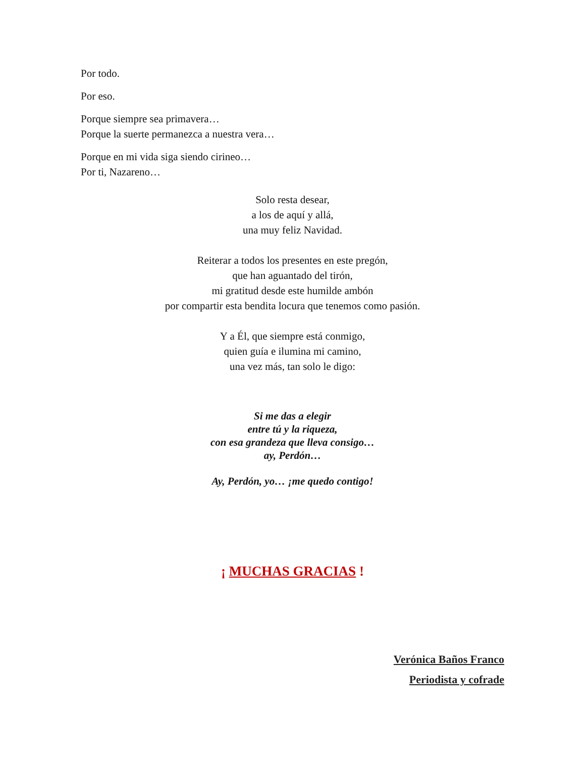Por todo.
Por eso.
Porque siempre sea primavera…
Porque la suerte permanezca a nuestra vera…
Porque en mi vida siga siendo cirineo…
Por ti, Nazareno…
Solo resta desear,
a los de aquí y allá,
una muy feliz Navidad.
Reiterar a todos los presentes en este pregón,
que han aguantado del tirón,
mi gratitud desde este humilde ambón
por compartir esta bendita locura que tenemos como pasión.
Y a Él, que siempre está conmigo,
quien guía e ilumina mi camino,
una vez más, tan solo le digo:
Si me das a elegir
entre tú y la riqueza,
con esa grandeza que lleva consigo…
ay, Perdón…
Ay, Perdón, yo… ¡me quedo contigo!
¡ MUCHAS GRACIAS !
Verónica Baños Franco
Periodista y cofrade